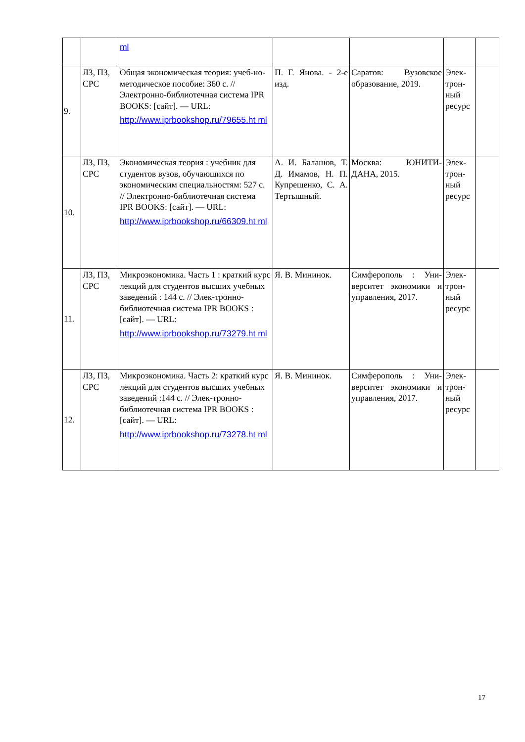| | | ml | | | | |
| 9. | ЛЗ, ПЗ, СРС | Общая экономическая теория: учеб-но-методическое пособие: 360 с. // Электронно-библиотечная система IPR BOOKS: [сайт]. — URL: http://www.iprbookshop.ru/79655.ht ml | П. Г. Янова. - 2-е изд. | Саратов: Вузовское образование, 2019. | Элек-трон-ный ресурс | |
| 10. | ЛЗ, ПЗ, СРС | Экономическая теория : учебник для студентов вузов, обучающихся по экономическим специальностям: 527 с. // Электронно-библиотечная система IPR BOOKS: [сайт]. — URL: http://www.iprbookshop.ru/66309.ht ml | А. И. Балашов, Т. Д. Имамов, Н. П. Купрещенко, С. А. Тертышный. | Москва: ЮНИТИ-ДАНА, 2015. | Элек-трон-ный ресурс | |
| 11. | ЛЗ, ПЗ, СРС | Микроэкономика. Часть 1 : краткий курс лекций для студентов высших учебных заведений : 144 с. // Элек-тронно-библиотечная система IPR BOOKS : [сайт]. — URL: http://www.iprbookshop.ru/73279.ht ml | Я. В. Мининок. | Симферополь : Уни-верситет экономики и управления, 2017. | Элек-трон-ный ресурс | |
| 12. | ЛЗ, ПЗ, СРС | Микроэкономика. Часть 2: краткий курс лекций для студентов высших учебных заведений :144 с. // Элек-тронно-библиотечная система IPR BOOKS : [сайт]. — URL: http://www.iprbookshop.ru/73278.ht ml | Я. В. Мининок. | Симферополь : Уни-верситет экономики и управления, 2017. | Элек-трон-ный ресурс | |
17